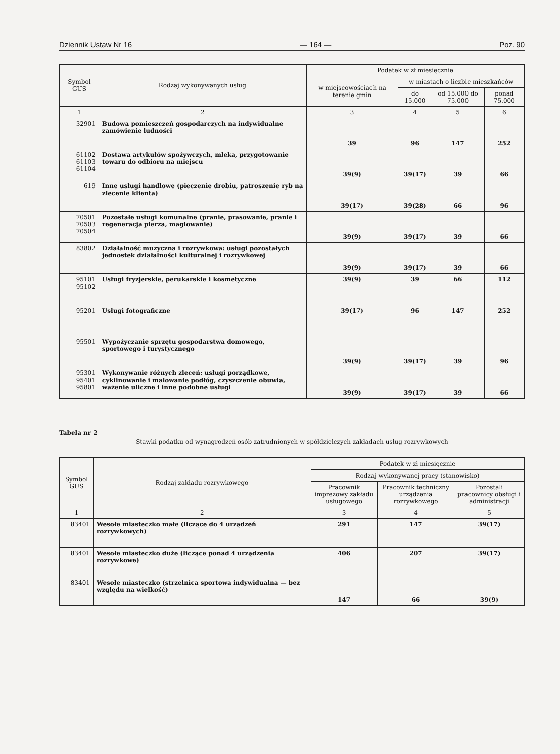Dziennik Ustaw Nr 16 — 164 — Poz. 90
| Symbol GUS | Rodzaj wykonywanych usług | Podatek w zł miesięcznie | | | |
| --- | --- | --- | --- | --- | --- |
| | | w miejscowościach na terenie gmin | w miastach o liczbie mieszkańców | | |
| | | | do 15.000 | od 15.000 do 75.000 | ponad 75.000 |
| 1 | 2 | 3 | 4 | 5 | 6 |
| 32901 | Budowa pomieszczeń gospodarczych na indywidualne zamówienie ludności | 39 | 96 | 147 | 252 |
| 61102 61103 61104 | Dostawa artykułów spożywczych, mleka, przygotowanie towaru do odbioru na miejscu | 39(9) | 39(17) | 39 | 66 |
| 619 | Inne usługi handlowe (pieczenie drobiu, patroszenie ryb na zlecenie klienta) | 39(17) | 39(28) | 66 | 96 |
| 70501 70503 70504 | Pozostałe usługi komunalne (pranie, prasowanie, pranie i regeneracja pierza, maglowanie) | 39(9) | 39(17) | 39 | 66 |
| 83802 | Działalność muzyczna i rozrywkowa: usługi pozostałych jednostek działalności kulturalnej i rozrywkowej | 39(9) | 39(17) | 39 | 66 |
| 95101 95102 | Usługi fryzjerskie, perukarskie i kosmetyczne | 39(9) | 39 | 66 | 112 |
| 95201 | Usługi fotograficzne | 39(17) | 96 | 147 | 252 |
| 95501 | Wypożyczanie sprzętu gospodarstwa domowego, sportowego i turystycznego | 39(9) | 39(17) | 39 | 96 |
| 95301 95401 95801 | Wykonywanie różnych zleceń: usługi porządkowe, cyklinowanie i malowanie podłóg, czyszczenie obuwia, ważenie uliczne i inne podobne usługi | 39(9) | 39(17) | 39 | 66 |
Tabela nr 2
Stawki podatku od wynagrodzeń osób zatrudnionych w spółdzielczych zakładach usług rozrywkowych
| Symbol GUS | Rodzaj zakładu rozrywkowego | Podatek w zł miesięcznie | | |
| --- | --- | --- | --- | --- |
| | | Rodzaj wykonywanej pracy (stanowisko) | | |
| | | Pracownik imprezowy zakładu usługowego | Pracownik techniczny urządzenia rozrywkowego | Pozostali pracownicy obsługi i administracji |
| 1 | 2 | 3 | 4 | 5 |
| 83401 | Wesołe miasteczko małe (liczące do 4 urządzeń rozrywkowych) | 291 | 147 | 39(17) |
| 83401 | Wesołe miasteczko duże (liczące ponad 4 urządzenia rozrywkowe) | 406 | 207 | 39(17) |
| 83401 | Wesołe miasteczko (strzelnica sportowa indywidualna — bez względu na wielkość) | 147 | 66 | 39(9) |